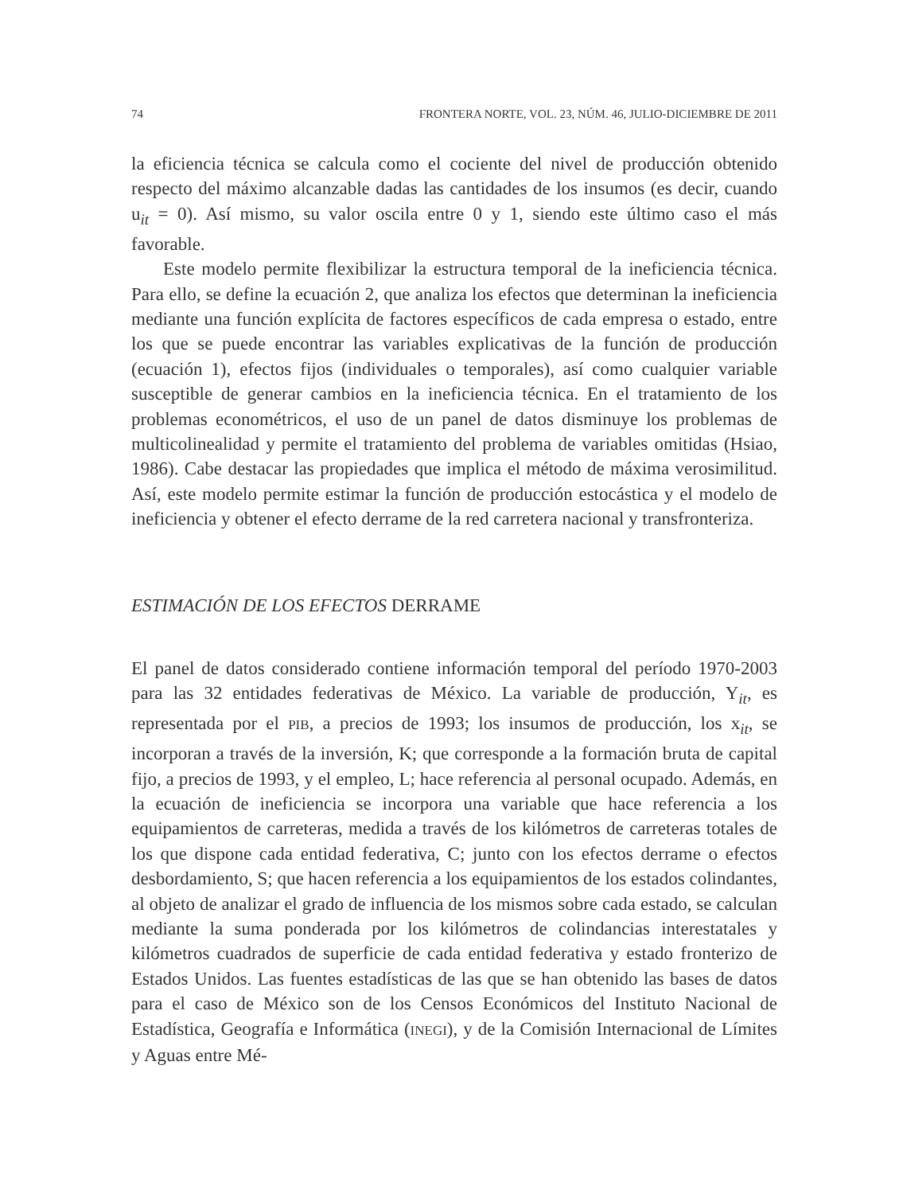74 FRONTERA NORTE, VOL. 23, NÚM. 46, JULIO-DICIEMBRE DE 2011
la eficiencia técnica se calcula como el cociente del nivel de producción obtenido respecto del máximo alcanzable dadas las cantidades de los insumos (es decir, cuando u<sub>it</sub> = 0). Así mismo, su valor oscila entre 0 y 1, siendo este último caso el más favorable.
Este modelo permite flexibilizar la estructura temporal de la ineficiencia técnica. Para ello, se define la ecuación 2, que analiza los efectos que determinan la ineficiencia mediante una función explícita de factores específicos de cada empresa o estado, entre los que se puede encontrar las variables explicativas de la función de producción (ecuación 1), efectos fijos (individuales o temporales), así como cualquier variable susceptible de generar cambios en la ineficiencia técnica. En el tratamiento de los problemas econométricos, el uso de un panel de datos disminuye los problemas de multicolinealidad y permite el tratamiento del problema de variables omitidas (Hsiao, 1986). Cabe destacar las propiedades que implica el método de máxima verosimilitud. Así, este modelo permite estimar la función de producción estocástica y el modelo de ineficiencia y obtener el efecto derrame de la red carretera nacional y transfronteriza.
ESTIMACIÓN DE LOS EFECTOS DERRAME
El panel de datos considerado contiene información temporal del período 1970-2003 para las 32 entidades federativas de México. La variable de producción, Y<sub>it</sub>, es representada por el PIB, a precios de 1993; los insumos de producción, los x<sub>it</sub>, se incorporan a través de la inversión, K; que corresponde a la formación bruta de capital fijo, a precios de 1993, y el empleo, L; hace referencia al personal ocupado. Además, en la ecuación de ineficiencia se incorpora una variable que hace referencia a los equipamientos de carreteras, medida a través de los kilómetros de carreteras totales de los que dispone cada entidad federativa, C; junto con los efectos derrame o efectos desbordamiento, S; que hacen referencia a los equipamientos de los estados colindantes, al objeto de analizar el grado de influencia de los mismos sobre cada estado, se calculan mediante la suma ponderada por los kilómetros de colindancias interestatales y kilómetros cuadrados de superficie de cada entidad federativa y estado fronterizo de Estados Unidos. Las fuentes estadísticas de las que se han obtenido las bases de datos para el caso de México son de los Censos Económicos del Instituto Nacional de Estadística, Geografía e Informática (INEGI), y de la Comisión Internacional de Límites y Aguas entre Mé-